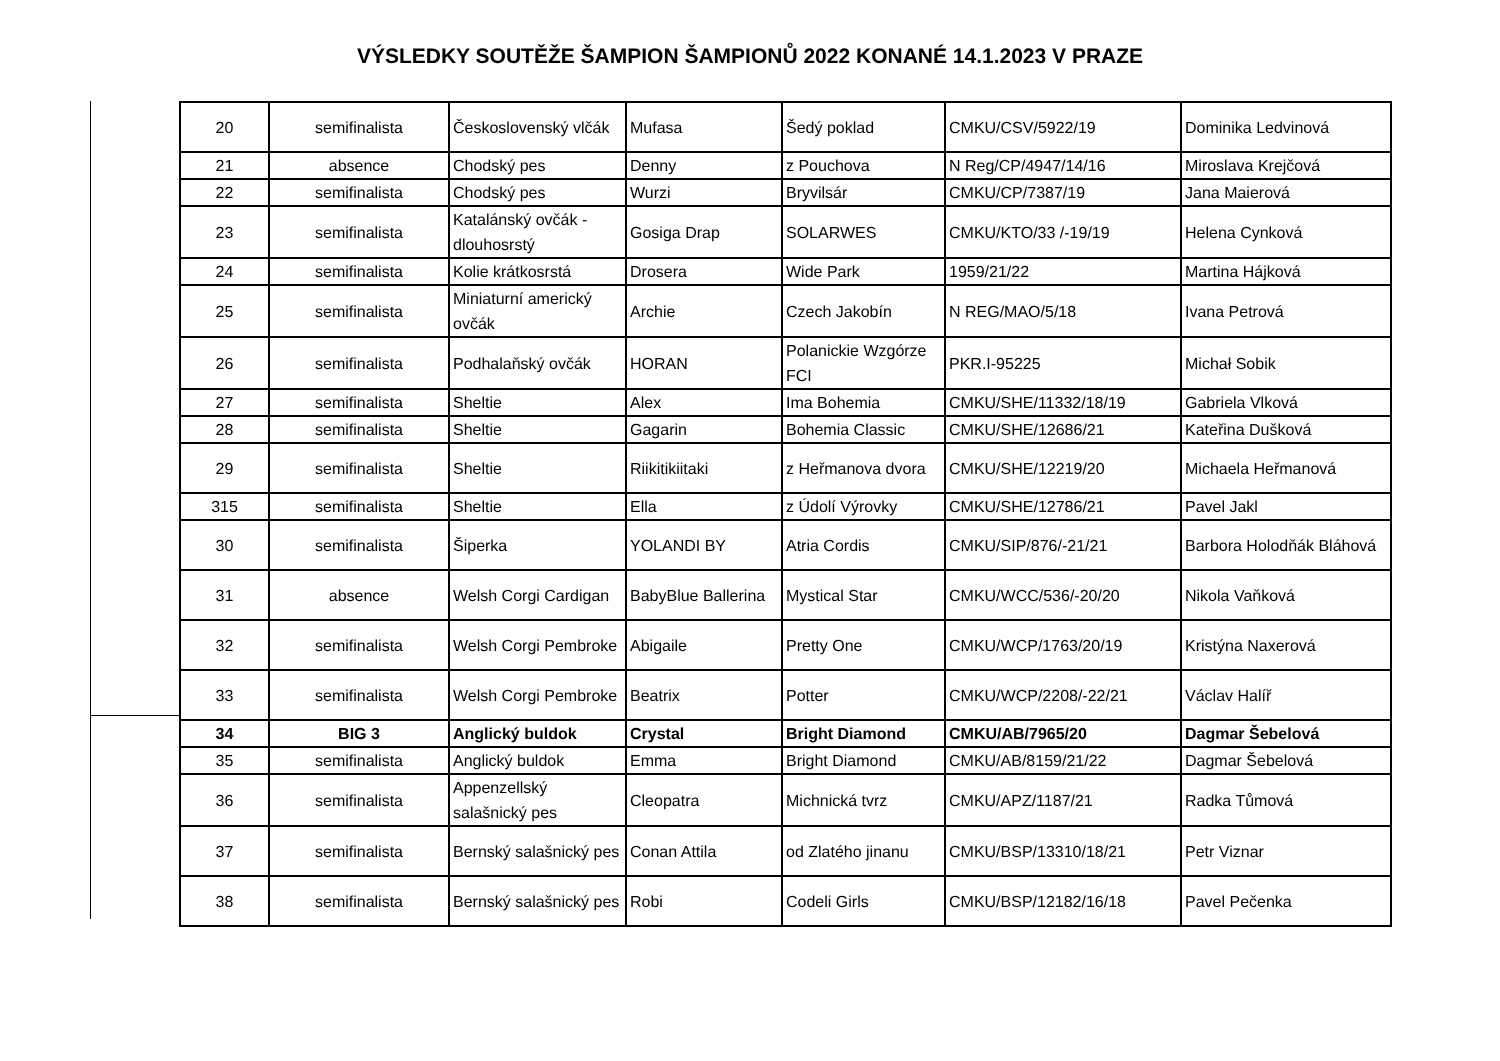VÝSLEDKY SOUTĚŽE ŠAMPION ŠAMPIONŮ 2022 KONANÉ 14.1.2023 V PRAZE
| 20 | semifinalista | Československý vlčák | Mufasa | Šedý poklad | CMKU/CSV/5922/19 | Dominika Ledvinová |
| 21 | absence | Chodský pes | Denny | z Pouchova | N Reg/CP/4947/14/16 | Miroslava Krejčová |
| 22 | semifinalista | Chodský pes | Wurzi | Bryvilsár | CMKU/CP/7387/19 | Jana Maierová |
| 23 | semifinalista | Katalánský ovčák - dlouhosrstý | Gosiga Drap | SOLARWES | CMKU/KTO/33 /-19/19 | Helena Cynková |
| 24 | semifinalista | Kolie krátkosrstá | Drosera | Wide Park | 1959/21/22 | Martina Hájková |
| 25 | semifinalista | Miniaturní americký ovčák | Archie | Czech Jakobín | N REG/MAO/5/18 | Ivana Petrová |
| 26 | semifinalista | Podhalaňský ovčák | HORAN | Polanickie Wzgórze FCI | PKR.I-95225 | Michał Sobik |
| 27 | semifinalista | Sheltie | Alex | Ima Bohemia | CMKU/SHE/11332/18/19 | Gabriela Vlková |
| 28 | semifinalista | Sheltie | Gagarin | Bohemia Classic | CMKU/SHE/12686/21 | Kateřina Dušková |
| 29 | semifinalista | Sheltie | Riikitikiitaki | z Heřmanova dvora | CMKU/SHE/12219/20 | Michaela Heřmanová |
| 315 | semifinalista | Sheltie | Ella | z Údolí Výrovky | CMKU/SHE/12786/21 | Pavel Jakl |
| 30 | semifinalista | Šiperka | YOLANDI BY | Atria Cordis | CMKU/SIP/876/-21/21 | Barbora Holodňák Bláhová |
| 31 | absence | Welsh Corgi Cardigan | BabyBlue Ballerina | Mystical Star | CMKU/WCC/536/-20/20 | Nikola Vaňková |
| 32 | semifinalista | Welsh Corgi Pembroke | Abigaile | Pretty One | CMKU/WCP/1763/20/19 | Kristýna Naxerová |
| 33 | semifinalista | Welsh Corgi Pembroke | Beatrix | Potter | CMKU/WCP/2208/-22/21 | Václav Halíř |
| 34 | BIG 3 | Anglický buldok | Crystal | Bright Diamond | CMKU/AB/7965/20 | Dagmar Šebelová |
| 35 | semifinalista | Anglický buldok | Emma | Bright Diamond | CMKU/AB/8159/21/22 | Dagmar Šebelová |
| 36 | semifinalista | Appenzellský salašnický pes | Cleopatra | Michnická tvrz | CMKU/APZ/1187/21 | Radka Tůmová |
| 37 | semifinalista | Bernský salašnický pes | Conan Attila | od Zlatého jinanu | CMKU/BSP/13310/18/21 | Petr Viznar |
| 38 | semifinalista | Bernský salašnický pes | Robi | Codeli Girls | CMKU/BSP/12182/16/18 | Pavel Pečenka |